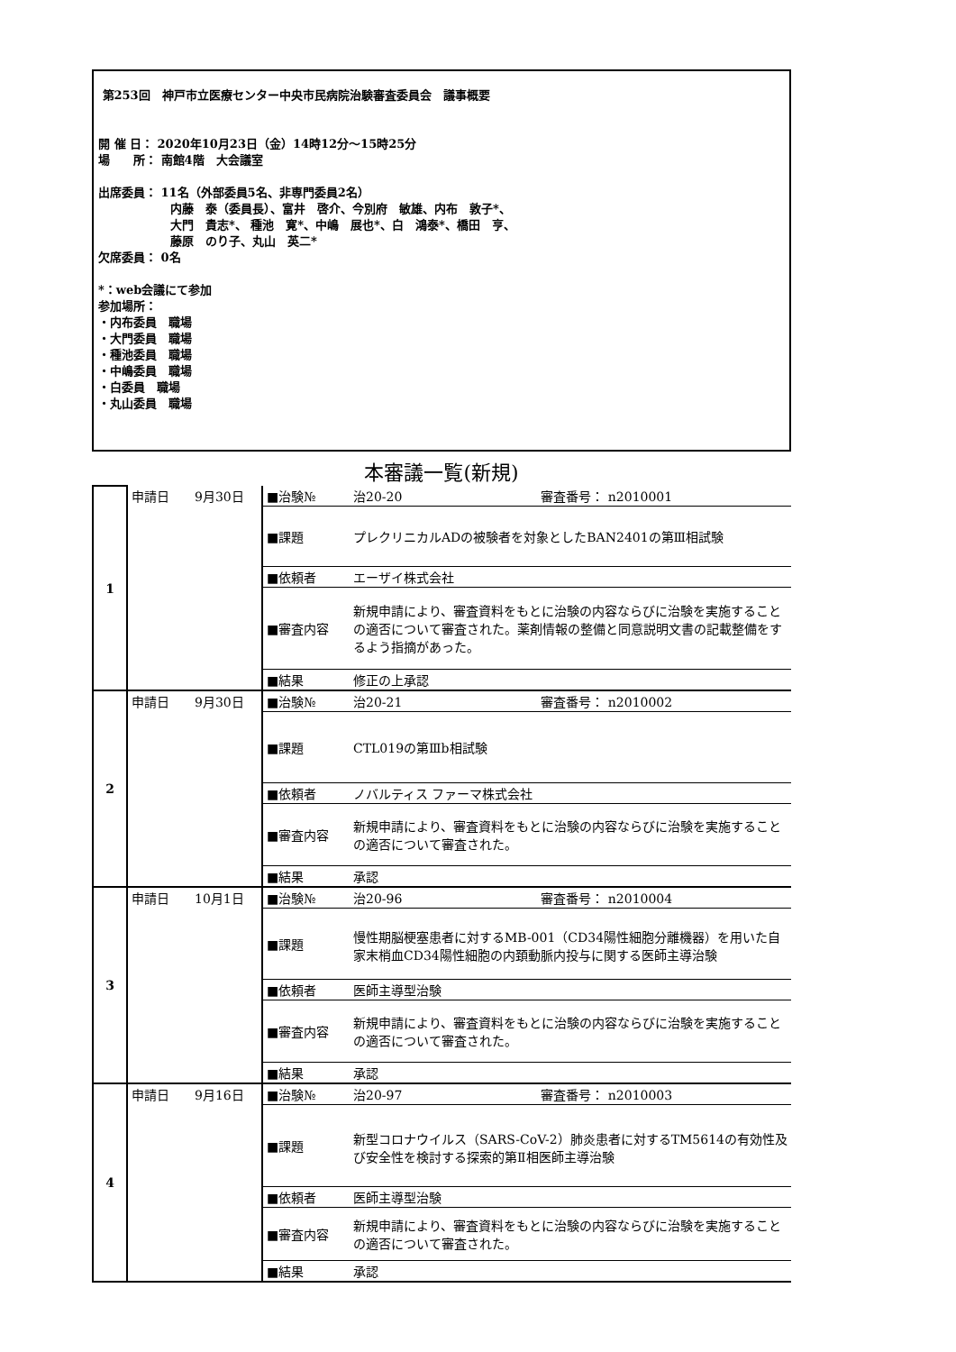第253回　神戸市立医療センター中央市民病院治験審査委員会　議事概要
開 催 日： 2020年10月23日（金）14時12分～15時25分
場　　所： 南館4階　大会議室
出席委員： 11名（外部委員5名、非専門委員2名）
内藤　泰（委員長）、富井　啓介、今別府　敏雄、内布　敦子*、
大門　貴志*、 種池　寛*、中嶋　展也*、白　鴻泰*、橋田　亨、
藤原　のり子、丸山　英二*
欠席委員： 0名
*：web会議にて参加
参加場所：
・内布委員　職場
・大門委員　職場
・種池委員　職場
・中嶋委員　職場
・白委員　職場
・丸山委員　職場
本審議一覧(新規)
| 1 | 申請日 9月30日 | ■治験№ | 治20-20 審査番号： n2010001 |
| | | ■課題 | プレクリニカルADの被験者を対象としたBAN2401の第Ⅲ相試験 |
| | | ■依頼者 | エーザイ株式会社 |
| | | ■審査内容 | 新規申請により、審査資料をもとに治験の内容ならびに治験を実施することの適否について審査された。薬剤情報の整備と同意説明文書の記載整備をするよう指摘があった。 |
| | | ■結果 | 修正の上承認 |
| 2 | 申請日 9月30日 | ■治験№ | 治20-21 審査番号： n2010002 |
| | | ■課題 | CTL019の第Ⅲb相試験 |
| | | ■依頼者 | ノバルティス ファーマ株式会社 |
| | | ■審査内容 | 新規申請により、審査資料をもとに治験の内容ならびに治験を実施することの適否について審査された。 |
| | | ■結果 | 承認 |
| 3 | 申請日 10月1日 | ■治験№ | 治20-96 審査番号： n2010004 |
| | | ■課題 | 慢性期脳梗塞患者に対するMB-001（CD34陽性細胞分離機器）を用いた自家末梢血CD34陽性細胞の内頚動脈内投与に関する医師主導治験 |
| | | ■依頼者 | 医師主導型治験 |
| | | ■審査内容 | 新規申請により、審査資料をもとに治験の内容ならびに治験を実施することの適否について審査された。 |
| | | ■結果 | 承認 |
| 4 | 申請日 9月16日 | ■治験№ | 治20-97 審査番号： n2010003 |
| | | ■課題 | 新型コロナウイルス（SARS-CoV-2）肺炎患者に対するTM5614の有効性及び安全性を検討する探索的第Ⅱ相医師主導治験 |
| | | ■依頼者 | 医師主導型治験 |
| | | ■審査内容 | 新規申請により、審査資料をもとに治験の内容ならびに治験を実施することの適否について審査された。 |
| | | ■結果 | 承認 |